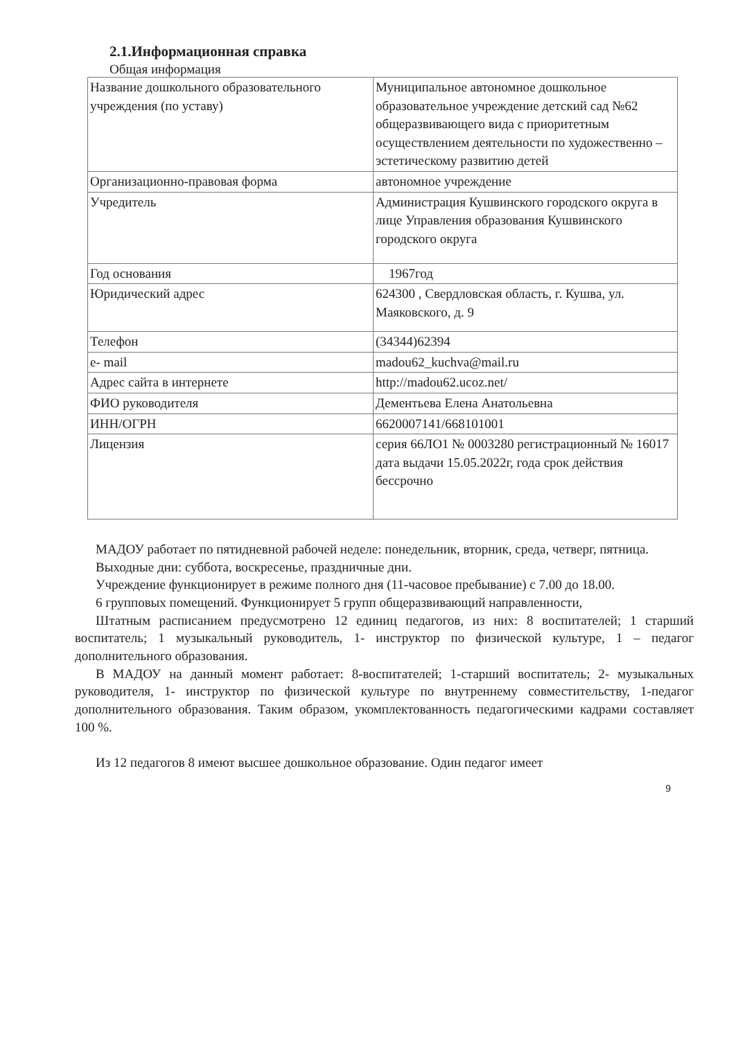2.1.Информационная справка
Общая информация
| Название дошкольного образовательного учреждения (по уставу) | Муниципальное автономное дошкольное образовательное учреждение детский сад №62 общеразвивающего вида с приоритетным осуществлением деятельности по художественно – эстетическому развитию детей |
| Организационно-правовая форма | автономное учреждение |
| Учредитель | Администрация Кушвинского городского округа в лице Управления образования Кушвинского городского округа |
| Год основания | 1967год |
| Юридический адрес | 624300 , Свердловская область, г. Кушва, ул. Маяковского, д. 9 |
| Телефон | (34344)62394 |
| e- mail | madou62_kuchva@mail.ru |
| Адрес сайта в интернете | http://madou62.ucoz.net/ |
| ФИО руководителя | Дементьева Елена Анатольевна |
| ИНН/ОГРН | 6620007141/668101001 |
| Лицензия | серия 66ЛО1 № 0003280 регистрационный № 16017 дата выдачи 15.05.2022г, года срок действия бессрочно |
МАДОУ работает по пятидневной рабочей неделе: понедельник, вторник, среда, четверг, пятница.
Выходные дни: суббота, воскресенье, праздничные дни.
Учреждение функционирует в режиме полного дня (11-часовое пребывание) с 7.00 до 18.00.
6 групповых помещений. Функционирует 5 групп общеразвивающий направленности,
Штатным расписанием предусмотрено 12 единиц педагогов, из них: 8 воспитателей; 1 старший воспитатель; 1 музыкальный руководитель, 1- инструктор по физической культуре, 1 – педагог дополнительного образования.
В МАДОУ на данный момент работает: 8-воспитателей; 1-старший воспитатель; 2- музыкальных руководителя, 1- инструктор по физической культуре по внутреннему совместительству, 1-педагог дополнительного образования. Таким образом, укомплектованность педагогическими кадрами составляет 100 %.
Из 12 педагогов 8 имеют высшее дошкольное образование. Один педагог имеет
9